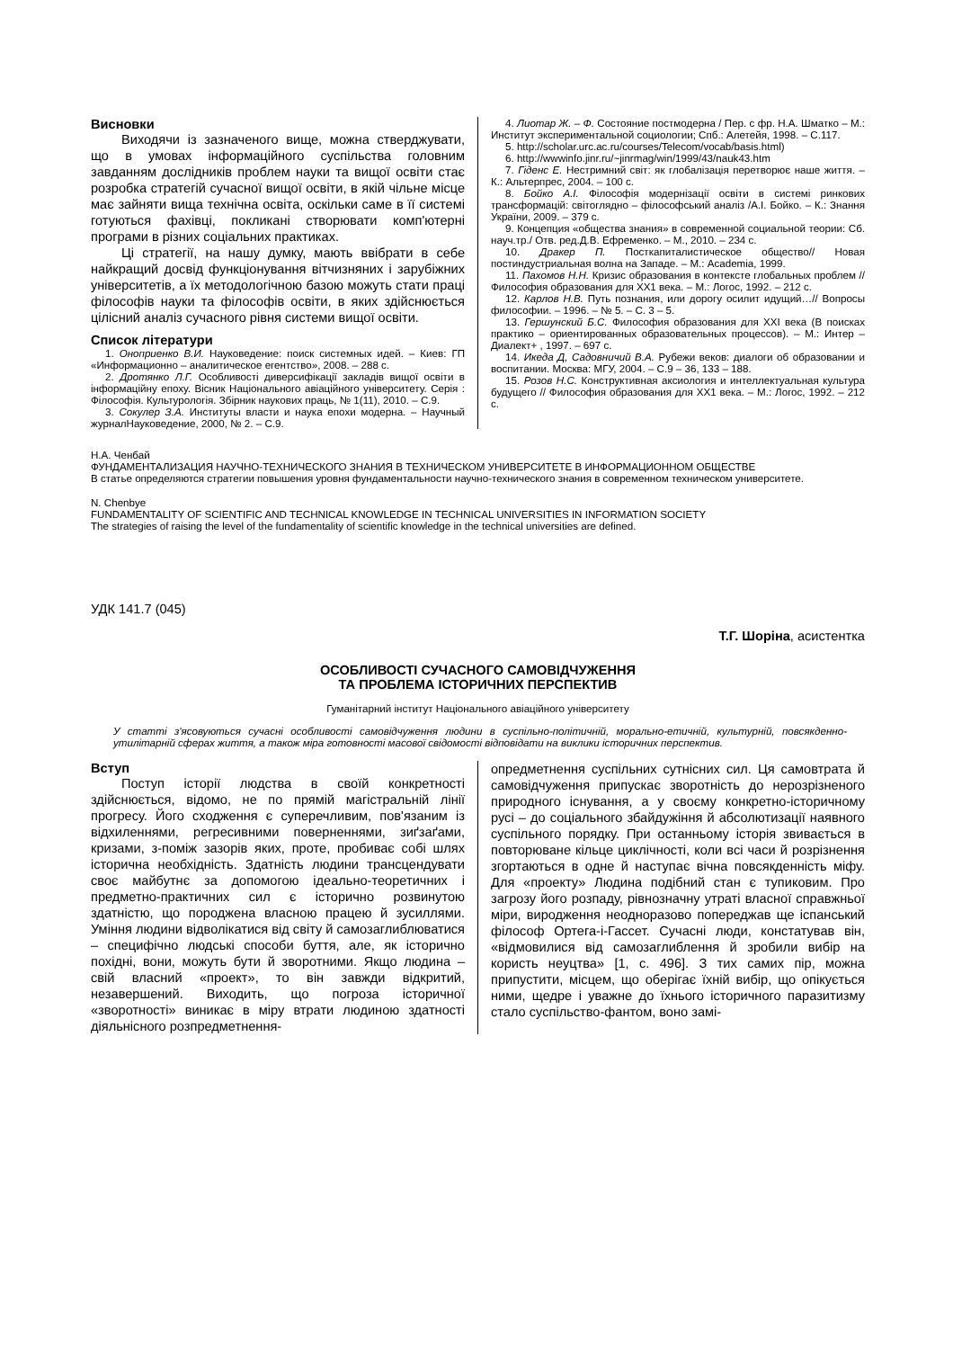Висновки
Виходячи із зазначеного вище, можна стверджувати, що в умовах інформаційного суспільства головним завданням дослідників проблем науки та вищої освіти стає розробка стратегій сучасної вищої освіти, в якій чільне місце має зайняти вища технічна освіта, оскільки саме в її системі готуються фахівці, покликані створювати комп'ютерні програми в різних соціальних практиках.
Ці стратегії, на нашу думку, мають ввібрати в себе найкращий досвід функціонування вітчизняних і зарубіжних університетів, а їх методологічною базою можуть стати праці філософів науки та філософів освіти, в яких здійснюється цілісний аналіз сучасного рівня системи вищої освіти.
Список літератури
1. Оноприенко В.И. Науковедение: поиск системных идей. – Киев: ГП «Информационно – аналитическое егентство», 2008. – 288 с.
2. Дротянко Л.Г. Особливості диверсифікації закладів вищої освіти в інформаційну епоху. Вісник Національного авіаційного університету. Серія : Філософія. Культурологія. Збірник наукових праць, № 1(11), 2010. – С.9.
3. Сокулер З.А. Институты власти и наука епохи модерна. – Научный журналНауковедение, 2000, № 2. – С.9.
4. Лиотар Ж. – Ф. Состояние постмодерна / Пер. с фр. Н.А. Шматко – М.: Институт экспериментальной социологии; Спб.: Алетейя, 1998. – С.117.
5. http://scholar.urc.ac.ru/courses/Telecom/vocab/basis.html)
6. http://wwwinfo.jinr.ru/~jinrmag/win/1999/43/nauk43.htm
7. Гіденс Е. Нестримний світ: як глобалізація перетворює наше життя. – К.: Альтерпрес, 2004. – 100 с.
8. Бойко А.І. Філософія модернізації освіти в системі ринкових трансформацій: світоглядно – філософський аналіз /А.І. Бойко. – К.: Знання України, 2009. – 379 с.
9. Концепция «общества знания» в современной социальной теории: Сб. науч.тр./ Отв. ред.Д.В. Ефременко. – М., 2010. – 234 с.
10. Дракер П. Посткапиталистическое общество// Новая постиндустриальная волна на Западе. – М.: Academia, 1999.
11. Пахомов Н.Н. Кризис образования в контексте глобальных проблем // Философия образования для ХХ1 века. – М.: Логос, 1992. – 212 с.
12. Карлов Н.В. Путь познания, или дорогу осилит идущий…// Вопросы философии. – 1996. – № 5. – С. 3 – 5.
13. Гершунский Б.С. Философия образования для XXI века (В поисках практико – ориентированных образовательных процессов). – М.: Интер – Диалект+ , 1997. – 697 с.
14. Икеда Д, Садовничий В.А. Рубежи веков: диалоги об образовании и воспитании. Москва: МГУ, 2004. – С.9 – 36, 133 – 188.
15. Розов Н.С. Конструктивная аксиология и интеллектуальная культура будущего // Философия образования для ХХ1 века. – М.: Логос, 1992. – 212 с.
Н.А. Ченбай
ФУНДАМЕНТАЛИЗАЦИЯ НАУЧНО-ТЕХНИЧЕСКОГО ЗНАНИЯ В ТЕХНИЧЕСКОМ УНИВЕРСИТЕТЕ В ИНФОРМАЦИОННОМ ОБЩЕСТВЕ
В статье определяются стратегии повышения уровня фундаментальности научно-технического знания в современном техническом университете.
N. Chenbye
FUNDAMENTALITY OF SCIENTIFIC AND TECHNICAL KNOWLEDGE IN TECHNICAL UNIVERSITIES IN INFORMATION SOCIETY
The strategies of raising the level of the fundamentality of scientific knowledge in the technical universities are defined.
УДК 141.7 (045)
Т.Г. Шоріна, асистентка
ОСОБЛИВОСТІ СУЧАСНОГО САМОВІДЧУЖЕННЯ
ТА ПРОБЛЕМА ІСТОРИЧНИХ ПЕРСПЕКТИВ
Гуманітарний інститут Національного авіаційного університету
У статті з'ясовуються сучасні особливості самовідчуження людини в суспільно-політичній, морально-етичній, культурній, повсякденно-утилітарній сферах життя, а також міра готовності масової свідомості відповідати на виклики історичних перспектив.
Вступ
Поступ історії людства в своїй конкретності здійснюється, відомо, не по прямій магістральній лінії прогресу. Його сходження є суперечливим, пов'язаним із відхиленнями, регресивними поверненнями, зиґзаґами, кризами, з-поміж зазорів яких, проте, пробиває собі шлях історична необхідність. Здатність людини трансцендувати своє майбутнє за допомогою ідеально-теоретичних і предметно-практичних сил є історично розвинутою здатністю, що породжена власною працею й зусиллями. Уміння людини відволікатися від світу й самозаглиблюватися – специфічно людські способи буття, але, як історично похідні, вони, можуть бути й зворотними. Якщо людина – свій власний «проект», то він завжди відкритий, незавершений. Виходить, що погроза історичної «зворотності» виникає в міру втрати людиною здатності діяльнісного розпредметнення-
опредметнення суспільних сутнісних сил. Ця самовтрата й самовідчуження припускає зворотність до нерозрізненого природного існування, а у своєму конкретно-історичному русі – до соціального збайдужіння й абсолютизації наявного суспільного порядку. При останньому історія звивається в повторюване кільце циклічності, коли всі часи й розрізнення згортаються в одне й наступає вічна повсякденність міфу. Для «проекту» Людина подібний стан є тупиковим. Про загрозу його розпаду, рівнозначну утраті власної справжньої міри, виродження неодноразово попереджав ще іспанський філософ Ортега-і-Гассет. Сучасні люди, констатував він, «відмовилися від самозаглиблення й зробили вибір на користь неуцтва» [1, с. 496]. З тих самих пір, можна припустити, місцем, що оберігає їхній вибір, що опікується ними, щедре і уважне до їхнього історичного паразитизму стало суспільство-фантом, воно замі-